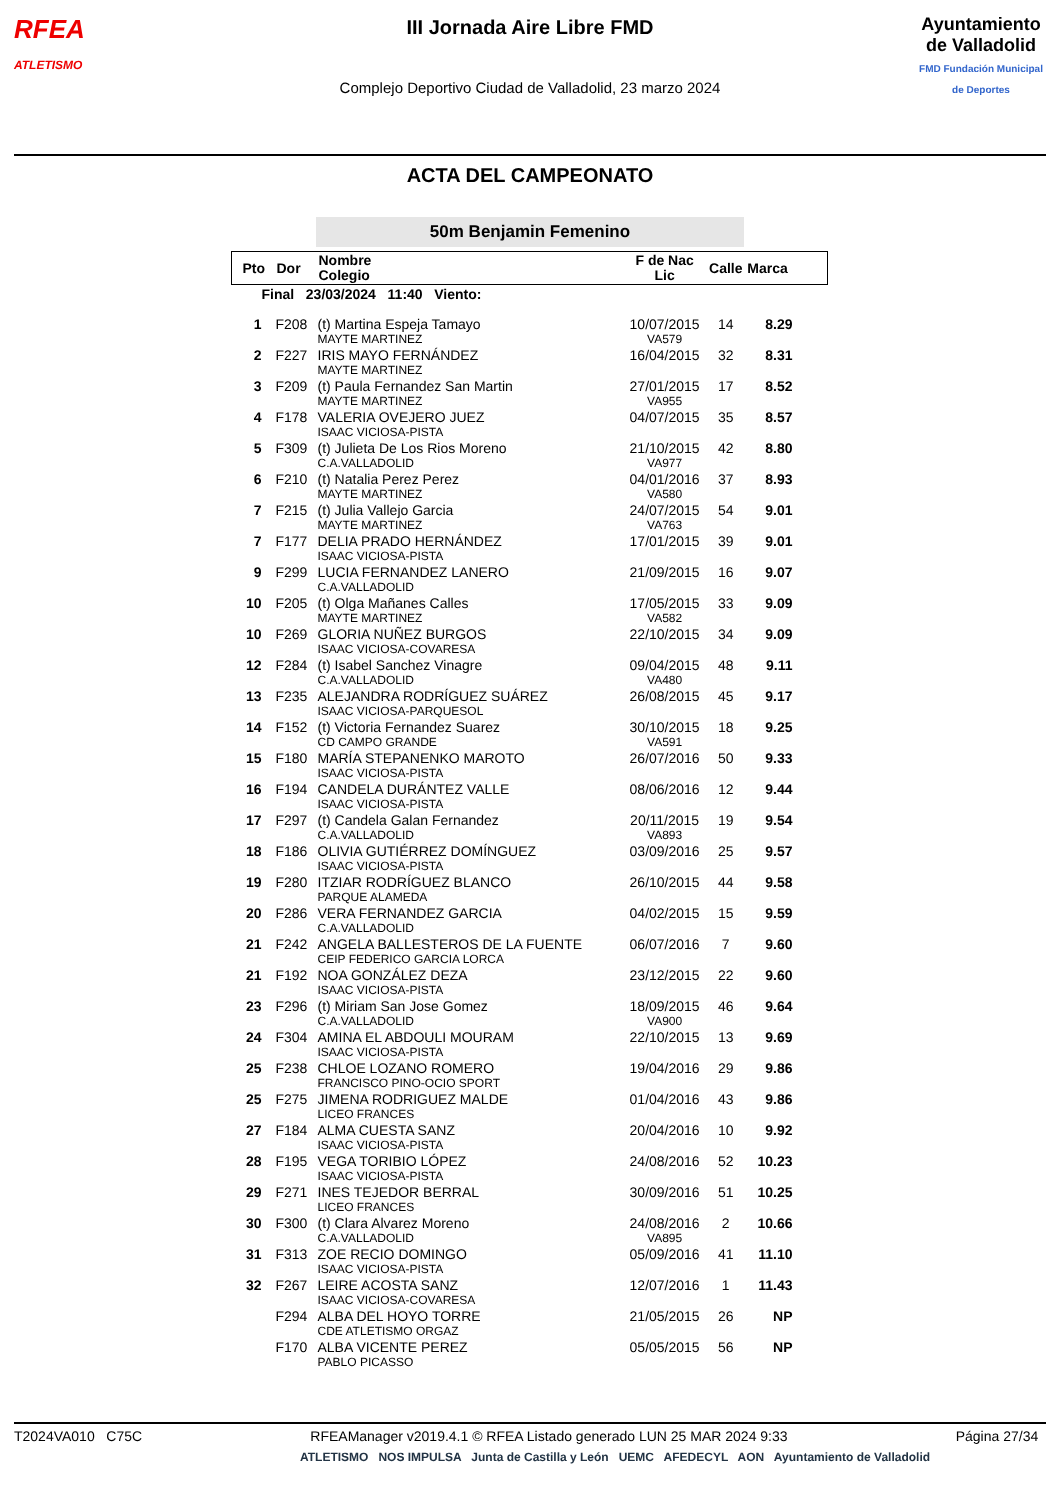RFEA
ATLETISMO
III Jornada Aire Libre FMD
Complejo Deportivo Ciudad de Valladolid, 23 marzo 2024
Ayuntamiento de Valladolid
FMD Fundación Municipal de Deportes
ACTA DEL CAMPEONATO
50m Benjamin Femenino
| Pto | Dor | Nombre Colegio | F de Nac Lic | Calle | Marca |
| --- | --- | --- | --- | --- | --- |
| Final 23/03/2024 11:40 Viento: | | | | | |
| 1 | F208 | (t) Martina Espeja Tamayo MAYTE MARTINEZ | 10/07/2015 VA579 | 14 | 8.29 |
| 2 | F227 | IRIS MAYO FERNÁNDEZ MAYTE MARTINEZ | 16/04/2015 | 32 | 8.31 |
| 3 | F209 | (t) Paula Fernandez San Martin MAYTE MARTINEZ | 27/01/2015 VA955 | 17 | 8.52 |
| 4 | F178 | VALERIA OVEJERO JUEZ ISAAC VICIOSA-PISTA | 04/07/2015 | 35 | 8.57 |
| 5 | F309 | (t) Julieta De Los Rios Moreno C.A.VALLADOLID | 21/10/2015 VA977 | 42 | 8.80 |
| 6 | F210 | (t) Natalia Perez Perez MAYTE MARTINEZ | 04/01/2016 VA580 | 37 | 8.93 |
| 7 | F215 | (t) Julia Vallejo Garcia MAYTE MARTINEZ | 24/07/2015 VA763 | 54 | 9.01 |
| 7 | F177 | DELIA PRADO HERNÁNDEZ ISAAC VICIOSA-PISTA | 17/01/2015 | 39 | 9.01 |
| 9 | F299 | LUCIA FERNANDEZ LANERO C.A.VALLADOLID | 21/09/2015 | 16 | 9.07 |
| 10 | F205 | (t) Olga Mañanes Calles MAYTE MARTINEZ | 17/05/2015 VA582 | 33 | 9.09 |
| 10 | F269 | GLORIA NUÑEZ BURGOS ISAAC VICIOSA-COVARESA | 22/10/2015 | 34 | 9.09 |
| 12 | F284 | (t) Isabel Sanchez Vinagre C.A.VALLADOLID | 09/04/2015 VA480 | 48 | 9.11 |
| 13 | F235 | ALEJANDRA RODRÍGUEZ SUÁREZ ISAAC VICIOSA-PARQUESOL | 26/08/2015 | 45 | 9.17 |
| 14 | F152 | (t) Victoria Fernandez Suarez CD CAMPO GRANDE | 30/10/2015 VA591 | 18 | 9.25 |
| 15 | F180 | MARÍA STEPANENKO MAROTO ISAAC VICIOSA-PISTA | 26/07/2016 | 50 | 9.33 |
| 16 | F194 | CANDELA DURÁNTEZ VALLE ISAAC VICIOSA-PISTA | 08/06/2016 | 12 | 9.44 |
| 17 | F297 | (t) Candela Galan Fernandez C.A.VALLADOLID | 20/11/2015 VA893 | 19 | 9.54 |
| 18 | F186 | OLIVIA GUTIÉRREZ DOMÍNGUEZ ISAAC VICIOSA-PISTA | 03/09/2016 | 25 | 9.57 |
| 19 | F280 | ITZIAR RODRÍGUEZ BLANCO PARQUE ALAMEDA | 26/10/2015 | 44 | 9.58 |
| 20 | F286 | VERA FERNANDEZ GARCIA C.A.VALLADOLID | 04/02/2015 | 15 | 9.59 |
| 21 | F242 | ANGELA BALLESTEROS DE LA FUENTE CEIP FEDERICO GARCIA LORCA | 06/07/2016 | 7 | 9.60 |
| 21 | F192 | NOA GONZÁLEZ DEZA ISAAC VICIOSA-PISTA | 23/12/2015 | 22 | 9.60 |
| 23 | F296 | (t) Miriam San Jose Gomez C.A.VALLADOLID | 18/09/2015 VA900 | 46 | 9.64 |
| 24 | F304 | AMINA EL ABDOULI MOURAM ISAAC VICIOSA-PISTA | 22/10/2015 | 13 | 9.69 |
| 25 | F238 | CHLOE LOZANO ROMERO FRANCISCO PINO-OCIO SPORT | 19/04/2016 | 29 | 9.86 |
| 25 | F275 | JIMENA RODRIGUEZ MALDE LICEO FRANCES | 01/04/2016 | 43 | 9.86 |
| 27 | F184 | ALMA CUESTA SANZ ISAAC VICIOSA-PISTA | 20/04/2016 | 10 | 9.92 |
| 28 | F195 | VEGA TORIBIO LÓPEZ ISAAC VICIOSA-PISTA | 24/08/2016 | 52 | 10.23 |
| 29 | F271 | INES TEJEDOR BERRAL LICEO FRANCES | 30/09/2016 | 51 | 10.25 |
| 30 | F300 | (t) Clara Alvarez Moreno C.A.VALLADOLID | 24/08/2016 VA895 | 2 | 10.66 |
| 31 | F313 | ZOE RECIO DOMINGO ISAAC VICIOSA-PISTA | 05/09/2016 | 41 | 11.10 |
| 32 | F267 | LEIRE ACOSTA SANZ ISAAC VICIOSA-COVARESA | 12/07/2016 | 1 | 11.43 |
| | F294 | ALBA DEL HOYO TORRE CDE ATLETISMO ORGAZ | 21/05/2015 | 26 | NP |
| | F170 | ALBA VICENTE PEREZ PABLO PICASSO | 05/05/2015 | 56 | NP |
T2024VA010 C75C RFEAManager v2019.4.1 © RFEA Listado generado LUN 25 MAR 2024 9:33 Página 27/34
ATLETISMO NOS IMPULSA Junta de Castilla y León UEMC AFEDECYL AON Ayuntamiento de Valladolid